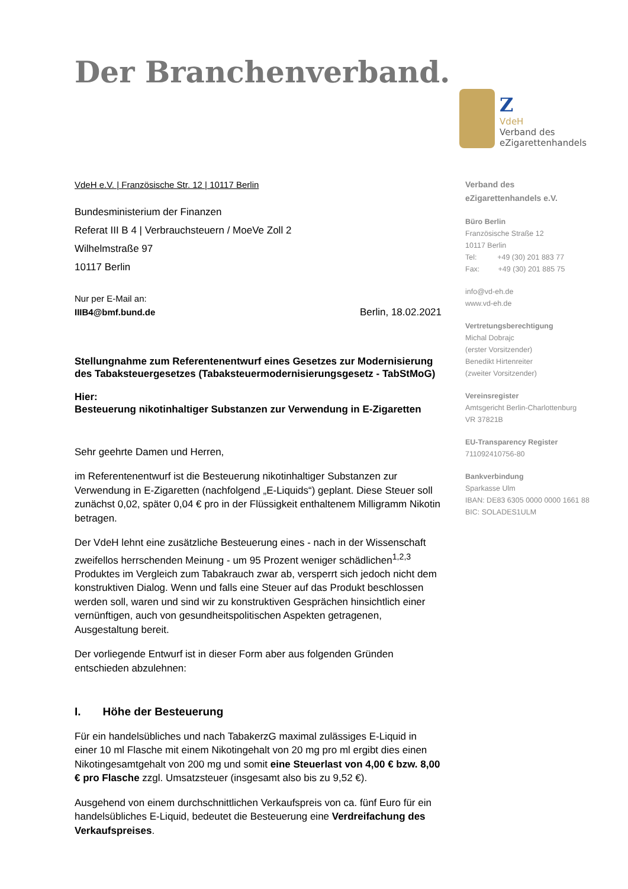Der Branchenverband.
Z
VdeH
Verband des
eZigarettenhandels
VdeH e.V. | Französische Str. 12 | 10117 Berlin
Bundesministerium der Finanzen
Referat III B 4 | Verbrauchsteuern / MoeVe Zoll 2
Wilhelmstraße 97
10117 Berlin
Nur per E-Mail an:
IIIB4@bmf.bund.de
Berlin, 18.02.2021
Stellungnahme zum Referentenentwurf eines Gesetzes zur Modernisierung des Tabaksteuergesetzes (Tabaksteuermodernisierungsgesetz - TabStMoG)
Hier:
Besteuerung nikotinhaltiger Substanzen zur Verwendung in E-Zigaretten
Sehr geehrte Damen und Herren,
im Referentenentwurf ist die Besteuerung nikotinhaltiger Substanzen zur Verwendung in E-Zigaretten (nachfolgend „E-Liquids“) geplant. Diese Steuer soll zunächst 0,02, später 0,04 € pro in der Flüssigkeit enthaltenem Milligramm Nikotin betragen.
Der VdeH lehnt eine zusätzliche Besteuerung eines - nach in der Wissenschaft zweifellos herrschenden Meinung - um 95 Prozent weniger schädlichen<sup>1,2,3</sup> Produktes im Vergleich zum Tabakrauch zwar ab, versperrt sich jedoch nicht dem konstruktiven Dialog. Wenn und falls eine Steuer auf das Produkt beschlossen werden soll, waren und sind wir zu konstruktiven Gesprächen hinsichtlich einer vernünftigen, auch von gesundheitspolitischen Aspekten getragenen, Ausgestaltung bereit.
Der vorliegende Entwurf ist in dieser Form aber aus folgenden Gründen entschieden abzulehnen:
I. Höhe der Besteuerung
Für ein handelsübliches und nach TabakerzG maximal zulässiges E-Liquid in einer 10 ml Flasche mit einem Nikotingehalt von 20 mg pro ml ergibt dies einen Nikotingesamtgehalt von 200 mg und somit eine Steuerlast von 4,00 € bzw. 8,00 € pro Flasche zzgl. Umsatzsteuer (insgesamt also bis zu 9,52 €).
Ausgehend von einem durchschnittlichen Verkaufspreis von ca. fünf Euro für ein handelsübliches E-Liquid, bedeutet die Besteuerung eine Verdreifachung des Verkaufspreises.
Verband des
eZigarettenhandels e.V.
Büro Berlin
Französische Straße 12
10117 Berlin
Tel: +49 (30) 201 883 77
Fax: +49 (30) 201 885 75
info@vd-eh.de
www.vd-eh.de
Vertretungsberechtigung
Michal Dobrajc
(erster Vorsitzender)
Benedikt Hirtenreiter
(zweiter Vorsitzender)
Vereinsregister
Amtsgericht Berlin-Charlottenburg
VR 37821B
EU-Transparency Register
711092410756-80
Bankverbindung
Sparkasse Ulm
IBAN: DE83 6305 0000 0000 1661 88
BIC: SOLADES1ULM